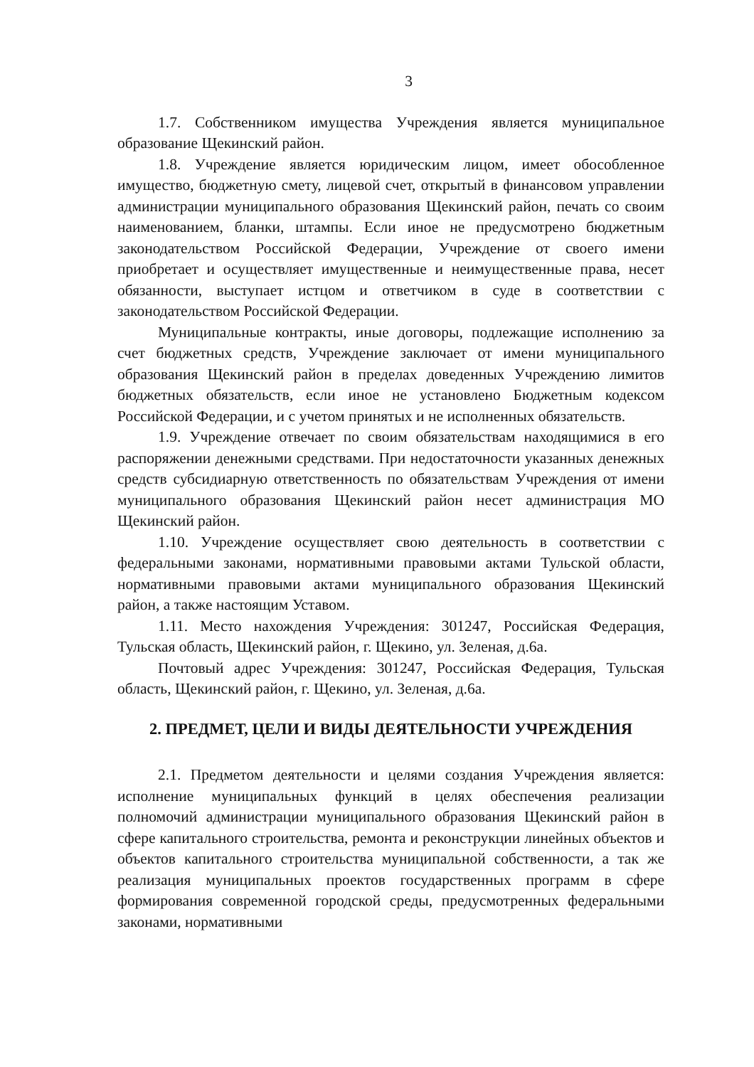3
1.7. Собственником имущества Учреждения является муниципальное образование Щекинский район.
1.8. Учреждение является юридическим лицом, имеет обособленное имущество, бюджетную смету, лицевой счет, открытый в финансовом управлении администрации муниципального образования Щекинский район, печать со своим наименованием, бланки, штампы. Если иное не предусмотрено бюджетным законодательством Российской Федерации, Учреждение от своего имени приобретает и осуществляет имущественные и неимущественные права, несет обязанности, выступает истцом и ответчиком в суде в соответствии с законодательством Российской Федерации.
Муниципальные контракты, иные договоры, подлежащие исполнению за счет бюджетных средств, Учреждение заключает от имени муниципального образования Щекинский район в пределах доведенных Учреждению лимитов бюджетных обязательств, если иное не установлено Бюджетным кодексом Российской Федерации, и с учетом принятых и не исполненных обязательств.
1.9. Учреждение отвечает по своим обязательствам находящимися в его распоряжении денежными средствами. При недостаточности указанных денежных средств субсидиарную ответственность по обязательствам Учреждения от имени муниципального образования Щекинский район несет администрация МО Щекинский район.
1.10. Учреждение осуществляет свою деятельность в соответствии с федеральными законами, нормативными правовыми актами Тульской области, нормативными правовыми актами муниципального образования Щекинский район, а также настоящим Уставом.
1.11. Место нахождения Учреждения: 301247, Российская Федерация, Тульская область, Щекинский район, г. Щекино, ул. Зеленая, д.6а.
Почтовый адрес Учреждения: 301247, Российская Федерация, Тульская область, Щекинский район, г. Щекино, ул. Зеленая, д.6а.
2. ПРЕДМЕТ, ЦЕЛИ И ВИДЫ ДЕЯТЕЛЬНОСТИ УЧРЕЖДЕНИЯ
2.1. Предметом деятельности и целями создания Учреждения является: исполнение муниципальных функций в целях обеспечения реализации полномочий администрации муниципального образования Щекинский район в сфере капитального строительства, ремонта и реконструкции линейных объектов и объектов капитального строительства муниципальной собственности, а так же реализация муниципальных проектов государственных программ в сфере формирования современной городской среды, предусмотренных федеральными законами, нормативными